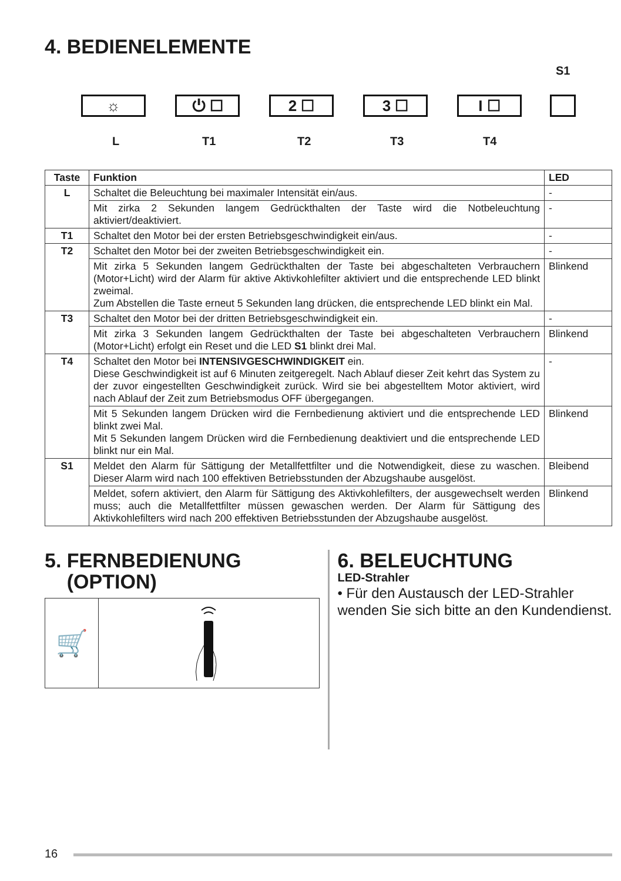4. BEDIENELEMENTE
S1
☼ ⏻ ☐ 2 ☐ 3 ☐ I ☐
L T1 T2 T3 T4
| Taste | Funktion | LED |
| --- | --- | --- |
| L | Schaltet die Beleuchtung bei maximaler Intensität ein/aus. | - |
| | Mit zirka 2 Sekunden langem Gedrückthalten der Taste wird die Notbeleuchtung aktiviert/deaktiviert. | - |
| T1 | Schaltet den Motor bei der ersten Betriebsgeschwindigkeit ein/aus. | - |
| T2 | Schaltet den Motor bei der zweiten Betriebsgeschwindigkeit ein. | - |
| | Mit zirka 5 Sekunden langem Gedrückthalten der Taste bei abgeschalteten Verbrauchern (Motor+Licht) wird der Alarm für aktive Aktivkohlefilter aktiviert und die entsprechende LED blinkt zweimal. Zum Abstellen die Taste erneut 5 Sekunden lang drücken, die entsprechende LED blinkt ein Mal. | Blinkend |
| T3 | Schaltet den Motor bei der dritten Betriebsgeschwindigkeit ein. | - |
| | Mit zirka 3 Sekunden langem Gedrückthalten der Taste bei abgeschalteten Verbrauchern (Motor+Licht) erfolgt ein Reset und die LED S1 blinkt drei Mal. | Blinkend |
| T4 | Schaltet den Motor bei INTENSIVGESCHWINDIGKEIT ein. Diese Geschwindigkeit ist auf 6 Minuten zeitgeregelt. Nach Ablauf dieser Zeit kehrt das System zu der zuvor eingestellten Geschwindigkeit zurück. Wird sie bei abgestelltem Motor aktiviert, wird nach Ablauf der Zeit zum Betriebsmodus OFF übergegangen. | - |
| | Mit 5 Sekunden langem Drücken wird die Fernbedienung aktiviert und die entsprechende LED blinkt zwei Mal. Mit 5 Sekunden langem Drücken wird die Fernbedienung deaktiviert und die entsprechende LED blinkt nur ein Mal. | Blinkend |
| S1 | Meldet den Alarm für Sättigung der Metallfettfilter und die Notwendigkeit, diese zu waschen. Dieser Alarm wird nach 100 effektiven Betriebsstunden der Abzugshaube ausgelöst. | Bleibend |
| | Meldet, sofern aktiviert, den Alarm für Sättigung des Aktivkohlefilters, der ausgewechselt werden muss; auch die Metallfettfilter müssen gewaschen werden. Der Alarm für Sättigung des Aktivkohlefilters wird nach 200 effektiven Betriebsstunden der Abzugshaube ausgelöst. | Blinkend |
5. FERNBEDIENUNG
(OPTION)
🛒
6. BELEUCHTUNG
LED-Strahler
• Für den Austausch der LED-Strahler wenden Sie sich bitte an den Kundendienst.
16